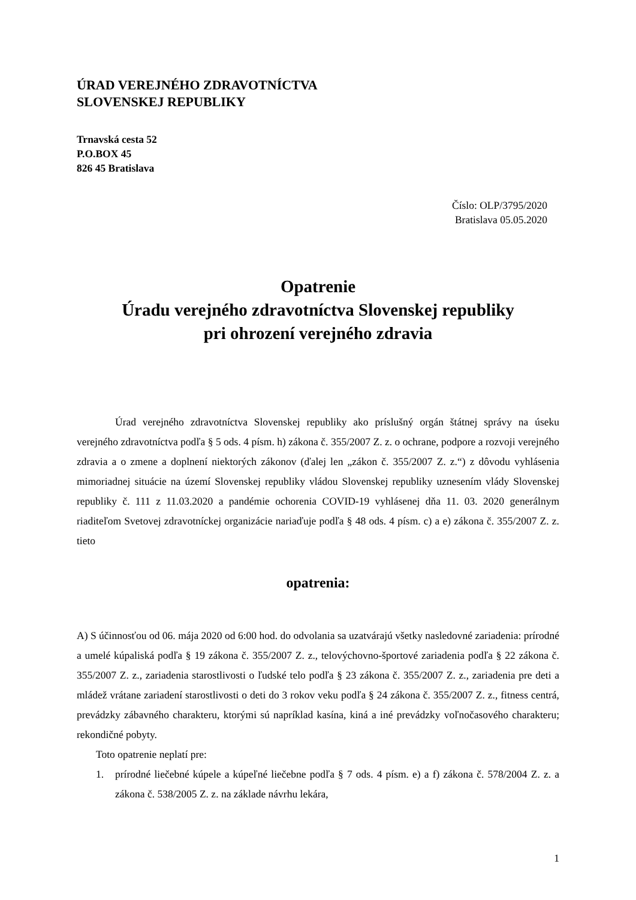ÚRAD VEREJNÉHO ZDRAVOTNÍCTVA
SLOVENSKEJ REPUBLIKY
Trnavská cesta 52
P.O.BOX 45
826 45 Bratislava
Číslo: OLP/3795/2020
Bratislava 05.05.2020
Opatrenie
Úradu verejného zdravotníctva Slovenskej republiky
pri ohrození verejného zdravia
Úrad verejného zdravotníctva Slovenskej republiky ako príslušný orgán štátnej správy na úseku verejného zdravotníctva podľa § 5 ods. 4 písm. h) zákona č. 355/2007 Z. z. o ochrane, podpore a rozvoji verejného zdravia a o zmene a doplnení niektorých zákonov (ďalej len „zákon č. 355/2007 Z. z.“) z dôvodu vyhlásenia mimoriadnej situácie na území Slovenskej republiky vládou Slovenskej republiky uznesením vlády Slovenskej republiky č. 111 z 11.03.2020 a pandémie ochorenia COVID-19 vyhlásenej dňa 11. 03. 2020 generálnym riaditeľom Svetovej zdravotníckej organizácie nariaďuje podľa § 48 ods. 4 písm. c) a e) zákona č. 355/2007 Z. z. tieto
opatrenia:
A) S účinnosťou od 06. mája 2020 od 6:00 hod. do odvolania sa uzatvárajú všetky nasledovné zariadenia: prírodné a umelé kúpaliská podľa § 19 zákona č. 355/2007 Z. z., telovýchovno-športové zariadenia podľa § 22 zákona č. 355/2007 Z. z., zariadenia starostlivosti o ľudské telo podľa § 23 zákona č. 355/2007 Z. z., zariadenia pre deti a mládež vrátane zariadení starostlivosti o deti do 3 rokov veku podľa § 24 zákona č. 355/2007 Z. z., fitness centrá, prevádzky zábavného charakteru, ktorými sú napríklad kasína, kiná a iné prevádzky voľnočasového charakteru; rekondičné pobyty.
Toto opatrenie neplatí pre:
1.
prírodné liečebné kúpele a kúpeľné liečebne podľa § 7 ods. 4 písm. e) a f) zákona č. 578/2004 Z. z. a zákona č. 538/2005 Z. z. na základe návrhu lekára,
1